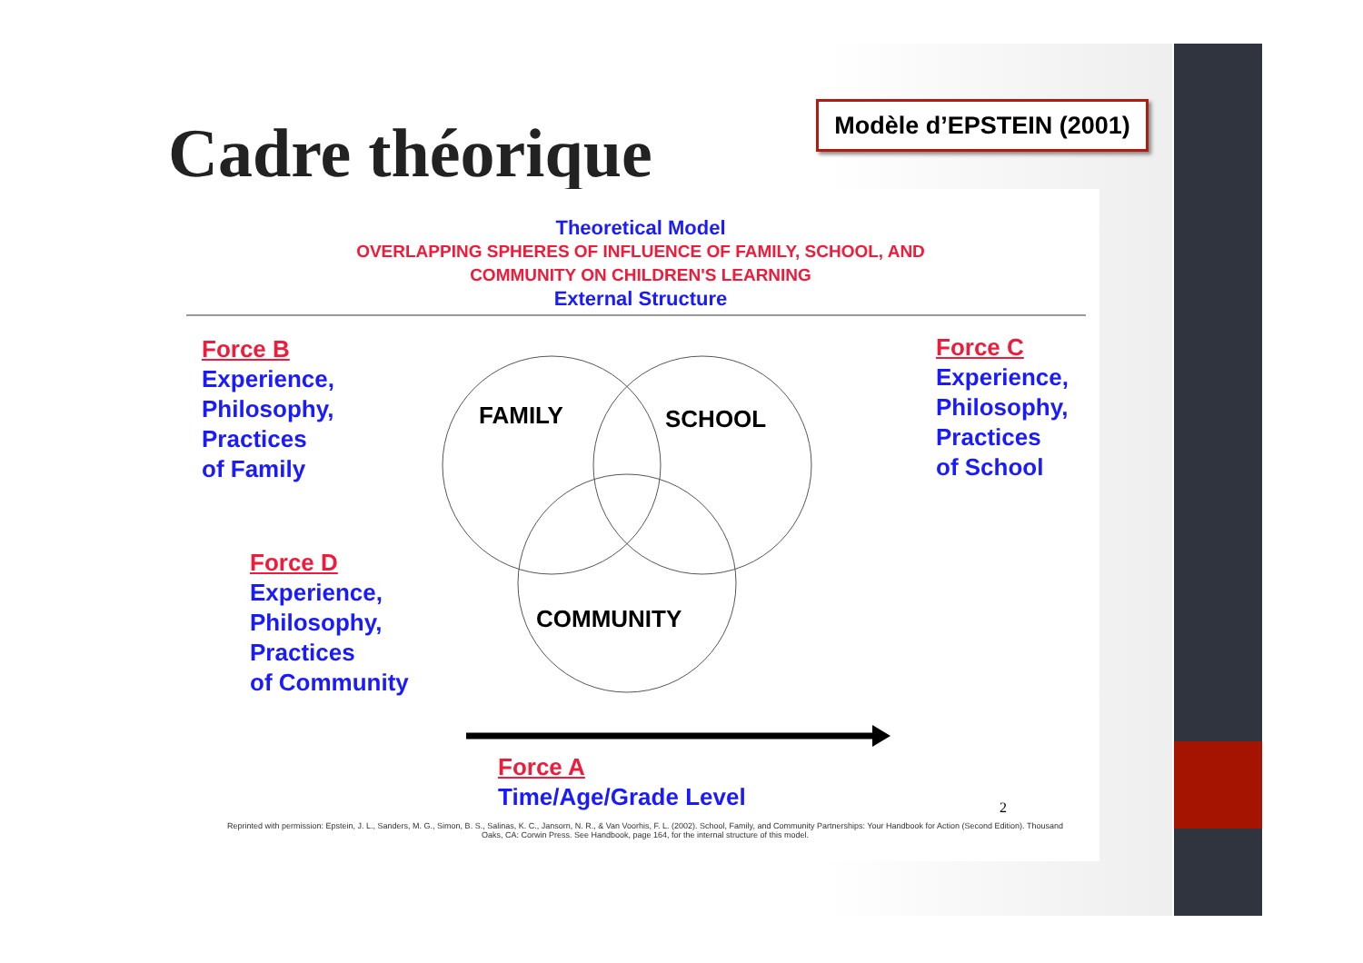Cadre théorique
Modèle d’EPSTEIN (2001)
Theoretical Model
OVERLAPPING SPHERES OF INFLUENCE OF FAMILY, SCHOOL, AND
COMMUNITY ON CHILDREN'S LEARNING
External Structure
FAMILY
SCHOOL
COMMUNITY
Force B
Experience,
Philosophy,
Practices
of Family
Force C
Experience,
Philosophy,
Practices
of School
Force D
Experience,
Philosophy,
Practices
of Community
Force A
Time/Age/Grade Level
2
Reprinted with permission: Epstein, J. L., Sanders, M. G., Simon, B. S., Salinas, K. C., Jansorn, N. R., & Van Voorhis, F. L. (2002). School, Family, and Community Partnerships: Your Handbook for Action (Second Edition). Thousand Oaks, CA: Corwin Press. See Handbook, page 164, for the internal structure of this model.